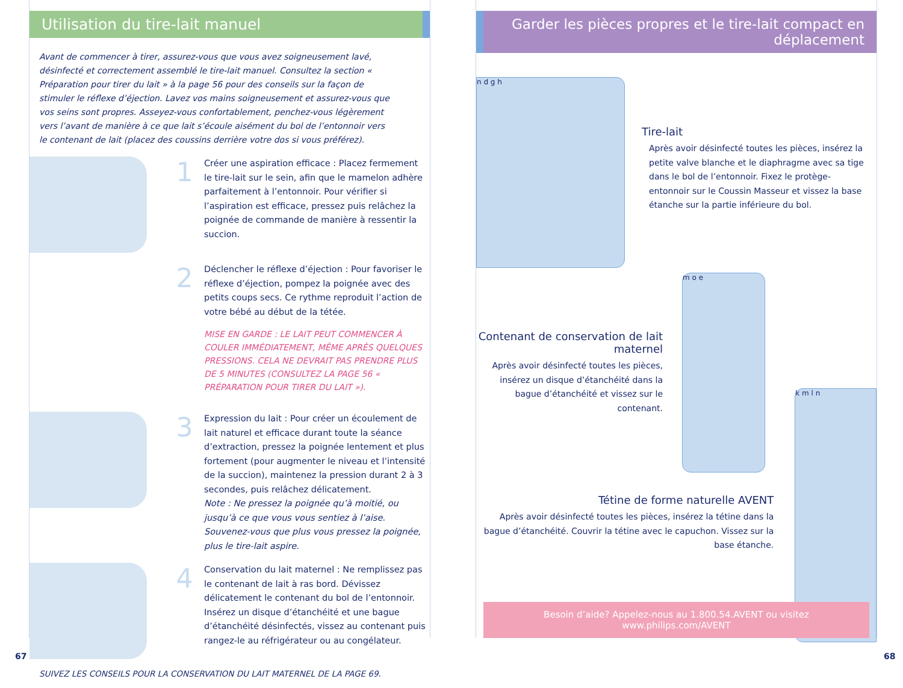Utilisation du tire-lait manuel
Avant de commencer à tirer, assurez-vous que vous avez soigneusement lavé, désinfecté et correctement assemblé le tire-lait manuel. Consultez la section « Préparation pour tirer du lait » à la page 56 pour des conseils sur la façon de stimuler le réflexe d’éjection. Lavez vos mains soigneusement et assurez-vous que vos seins sont propres. Asseyez-vous confortablement, penchez-vous légèrement vers l’avant de manière à ce que lait s’écoule aisément du bol de l’entonnoir vers le contenant de lait (placez des coussins derrière votre dos si vous préférez).
1
Créer une aspiration efficace : Placez fermement le tire-lait sur le sein, afin que le mamelon adhère parfaitement à l’entonnoir. Pour vérifier si l’aspiration est efficace, pressez puis relâchez la poignée de commande de manière à ressentir la succion.
2
Déclencher le réflexe d’éjection : Pour favoriser le réflexe d’éjection, pompez la poignée avec des petits coups secs. Ce rythme reproduit l’action de votre bébé au début de la tétée.
MISE EN GARDE : LE LAIT PEUT COMMENCER À COULER IMMÉDIATEMENT, MÊME APRÈS QUELQUES PRESSIONS. CELA NE DEVRAIT PAS PRENDRE PLUS DE 5 MINUTES (CONSULTEZ LA PAGE 56 « PRÉPARATION POUR TIRER DU LAIT »).
3
Expression du lait : Pour créer un écoulement de lait naturel et efficace durant toute la séance d’extraction, pressez la poignée lentement et plus fortement (pour augmenter le niveau et l’intensité de la succion), maintenez la pression durant 2 à 3 secondes, puis relâchez délicatement.
Note : Ne pressez la poignée qu’à moitié, ou jusqu’à ce que vous vous sentiez à l’aise. Souvenez-vous que plus vous pressez la poignée, plus le tire-lait aspire.
4
Conservation du lait maternel : Ne remplissez pas le contenant de lait à ras bord. Dévissez délicatement le contenant du bol de l’entonnoir. Insérez un disque d’étanchéité et une bague d’étanchéité désinfectés, vissez au contenant puis rangez-le au réfrigérateur ou au congélateur.
SUIVEZ LES CONSEILS POUR LA CONSERVATION DU LAIT MATERNEL DE LA PAGE 69.
67
Garder les pièces propres et le tire-lait compact en déplacement
n d g h
Tire-lait
Après avoir désinfecté toutes les pièces, insérez la petite valve blanche et le diaphragme avec sa tige dans le bol de l’entonnoir. Fixez le protège-entonnoir sur le Coussin Masseur et vissez la base étanche sur la partie inférieure du bol.
Contenant de conservation de lait maternel
Après avoir désinfecté toutes les pièces, insérez un disque d’étanchéité dans la bague d’étanchéité et vissez sur le contenant.
m o e
Tétine de forme naturelle AVENT
Après avoir désinfecté toutes les pièces, insérez la tétine dans la bague d’étanchéité. Couvrir la tétine avec le capuchon. Vissez sur la base étanche.
k m l n
Besoin d’aide? Appelez-nous au 1.800.54.AVENT ou visitez www.philips.com/AVENT
68